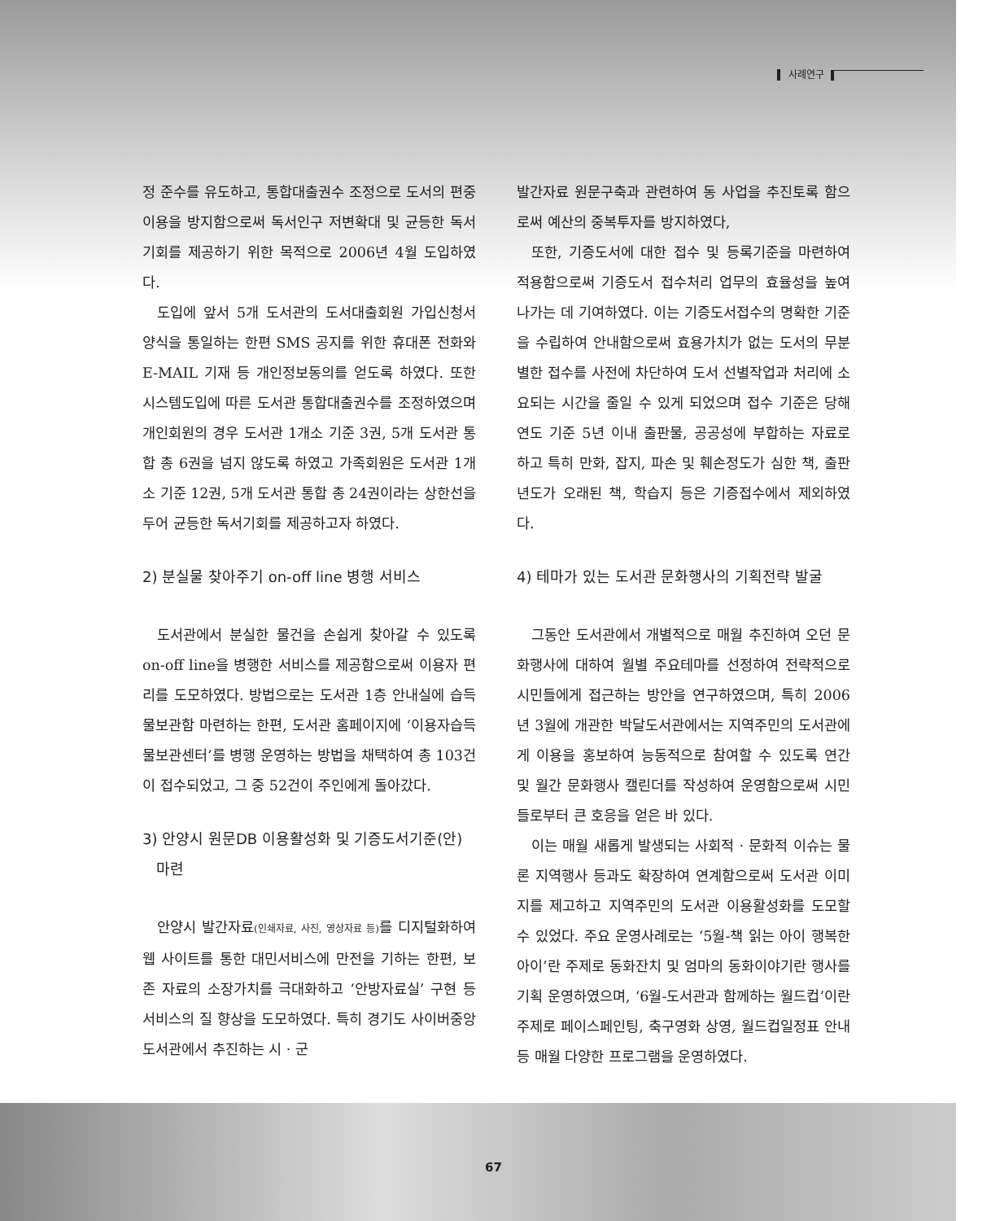사례연구
정 준수를 유도하고, 통합대출권수 조정으로 도서의 편중이용을 방지함으로써 독서인구 저변확대 및 균등한 독서기회를 제공하기 위한 목적으로 2006년 4월 도입하였다.
도입에 앞서 5개 도서관의 도서대출회원 가입신청서 양식을 통일하는 한편 SMS 공지를 위한 휴대폰 전화와 E-MAIL 기재 등 개인정보동의를 얻도록 하였다. 또한 시스템도입에 따른 도서관 통합대출권수를 조정하였으며 개인회원의 경우 도서관 1개소 기준 3권, 5개 도서관 통합 총 6권을 넘지 않도록 하였고 가족회원은 도서관 1개소 기준 12권, 5개 도서관 통합 총 24권이라는 상한선을 두어 균등한 독서기회를 제공하고자 하였다.
2) 분실물 찾아주기 on-off line 병행 서비스
도서관에서 분실한 물건을 손쉽게 찾아갈 수 있도록 on-off line을 병행한 서비스를 제공함으로써 이용자 편리를 도모하였다. 방법으로는 도서관 1층 안내실에 습득물보관함 마련하는 한편, 도서관 홈페이지에 ‘이용자습득물보관센터’를 병행 운영하는 방법을 채택하여 총 103건이 접수되었고, 그 중 52건이 주인에게 돌아갔다.
3) 안양시 원문DB 이용활성화 및 기증도서기준(안)
마련
안양시 발간자료(인쇄자료, 사진, 영상자료 등) 를 디지털화하여 웹 사이트를 통한 대민서비스에 만전을 기하는 한편, 보존 자료의 소장가치를 극대화하고 ‘안방자료실’ 구현 등 서비스의 질 향상을 도모하였다. 특히 경기도 사이버중앙도서관에서 추진하는 시 · 군
발간자료 원문구축과 관련하여 동 사업을 추진토록 함으로써 예산의 중복투자를 방지하였다,
또한, 기증도서에 대한 접수 및 등록기준을 마련하여 적용함으로써 기증도서 접수처리 업무의 효율성을 높여나가는 데 기여하였다. 이는 기증도서접수의 명확한 기준을 수립하여 안내함으로써 효용가치가 없는 도서의 무분별한 접수를 사전에 차단하여 도서 선별작업과 처리에 소요되는 시간을 줄일 수 있게 되었으며 접수 기준은 당해연도 기준 5년 이내 출판물, 공공성에 부합하는 자료로 하고 특히 만화, 잡지, 파손 및 훼손정도가 심한 책, 출판년도가 오래된 책, 학습지 등은 기증접수에서 제외하였다.
4) 테마가 있는 도서관 문화행사의 기획전략 발굴
그동안 도서관에서 개별적으로 매월 추진하여 오던 문화행사에 대하여 월별 주요테마를 선정하여 전략적으로 시민들에게 접근하는 방안을 연구하였으며, 특히 2006년 3월에 개관한 박달도서관에서는 지역주민의 도서관에게 이용을 홍보하여 능동적으로 참여할 수 있도록 연간 및 월간 문화행사 캘린더를 작성하여 운영함으로써 시민들로부터 큰 호응을 얻은 바 있다.
이는 매월 새롭게 발생되는 사회적 · 문화적 이슈는 물론 지역행사 등과도 확장하여 연계함으로써 도서관 이미지를 제고하고 지역주민의 도서관 이용활성화를 도모할 수 있었다. 주요 운영사례로는 ‘5월-책 읽는 아이 행복한 아이’란 주제로 동화잔치 및 엄마의 동화이야기란 행사를 기획 운영하였으며, ‘6월-도서관과 함께하는 월드컵’이란 주제로 페이스페인팅, 축구영화 상영, 월드컵일정표 안내 등 매월 다양한 프로그램을 운영하였다.
67